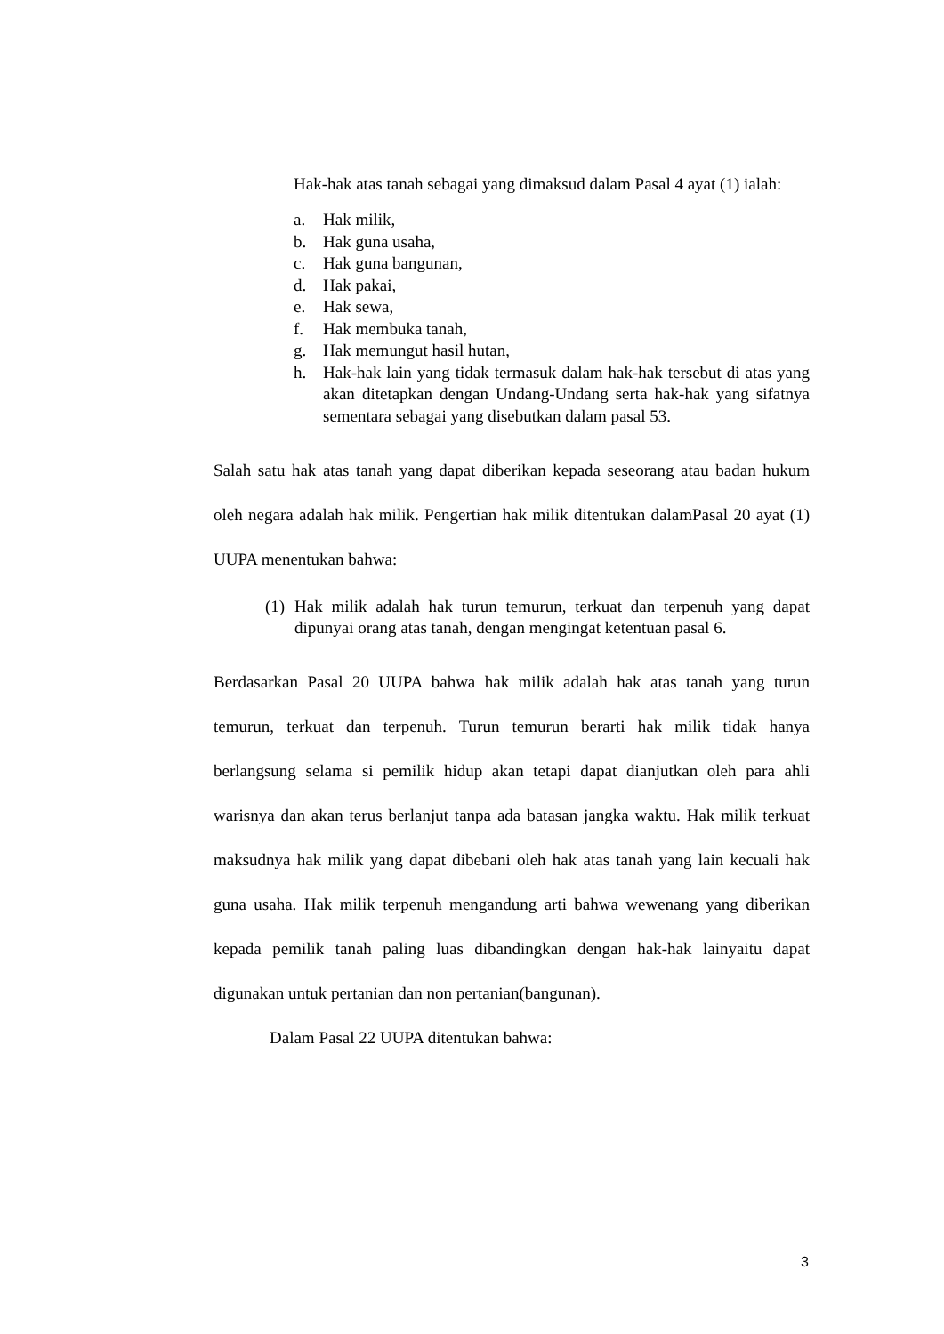Hak-hak atas tanah sebagai yang dimaksud dalam Pasal 4 ayat (1) ialah:
a. Hak milik,
b. Hak guna usaha,
c. Hak guna bangunan,
d. Hak pakai,
e. Hak sewa,
f. Hak membuka tanah,
g. Hak memungut hasil hutan,
h. Hak-hak lain yang tidak termasuk dalam hak-hak tersebut di atas yang akan ditetapkan dengan Undang-Undang serta hak-hak yang sifatnya sementara sebagai yang disebutkan dalam pasal 53.
Salah satu hak atas tanah yang dapat diberikan kepada seseorang atau badan hukum oleh negara adalah hak milik. Pengertian hak milik ditentukan dalamPasal 20 ayat (1) UUPA menentukan bahwa:
(1) Hak milik adalah hak turun temurun, terkuat dan terpenuh yang dapat dipunyai orang atas tanah, dengan mengingat ketentuan pasal 6.
Berdasarkan Pasal 20 UUPA bahwa hak milik adalah hak atas tanah yang turun temurun, terkuat dan terpenuh. Turun temurun berarti hak milik tidak hanya berlangsung selama si pemilik hidup akan tetapi dapat dianjutkan oleh para ahli warisnya dan akan terus berlanjut tanpa ada batasan jangka waktu. Hak milik terkuat maksudnya hak milik yang dapat dibebani oleh hak atas tanah yang lain kecuali hak guna usaha. Hak milik terpenuh mengandung arti bahwa wewenang yang diberikan kepada pemilik tanah paling luas dibandingkan dengan hak-hak lainyaitu dapat digunakan untuk pertanian dan non pertanian(bangunan).
Dalam Pasal 22 UUPA ditentukan bahwa:
3